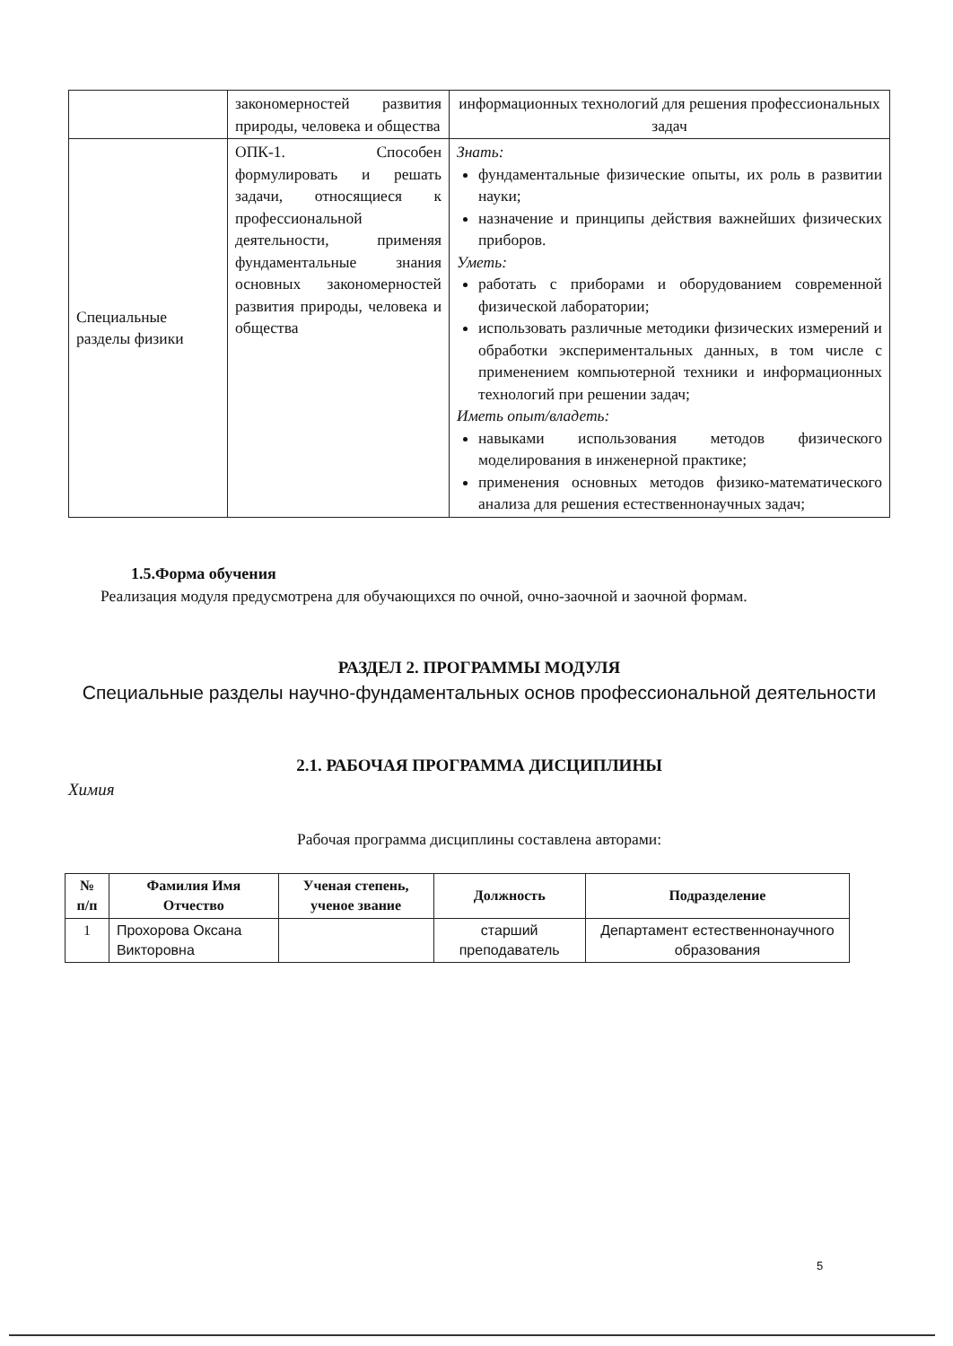| | закономерностей развития природы, человека и общества | информационных технологий для решения профессиональных задач |
| Специальные разделы физики | ОПК-1. Способен формулировать и решать задачи, относящиеся к профессиональной деятельности, применяя фундаментальные знания основных закономерностей развития природы, человека и общества | Знать: фундаментальные физические опыты, их роль в развитии науки; назначение и принципы действия важнейших физических приборов. Уметь: работать с приборами и оборудованием современной физической лаборатории; использовать различные методики физических измерений и обработки экспериментальных данных, в том числе с применением компьютерной техники и информационных технологий при решении задач; Иметь опыт/владеть: навыками использования методов физического моделирования в инженерной практике; применения основных методов физико-математического анализа для решения естественнонаучных задач; |
1.5.Форма обучения
Реализация модуля предусмотрена для обучающихся по очной, очно-заочной и заочной формам.
РАЗДЕЛ 2. ПРОГРАММЫ МОДУЛЯ
Специальные разделы научно-фундаментальных основ профессиональной деятельности
2.1. РАБОЧАЯ ПРОГРАММА ДИСЦИПЛИНЫ
Химия
Рабочая программа дисциплины составлена авторами:
| № п/п | Фамилия Имя Отчество | Ученая степень, ученое звание | Должность | Подразделение |
| --- | --- | --- | --- | --- |
| 1 | Прохорова Оксана Викторовна | | старший преподаватель | Департамент естественнонаучного образования |
5